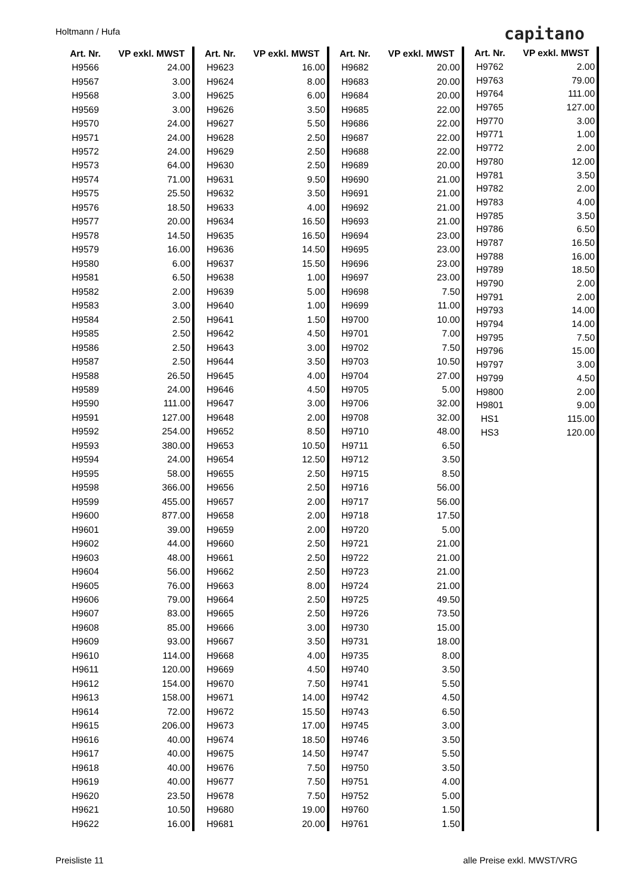Holtmann / Hufa capitano
| Art. Nr. | VP exkl. MWST |
| --- | --- |
| H9566 | 24.00 |
| H9567 | 3.00 |
| H9568 | 3.00 |
| H9569 | 3.00 |
| H9570 | 24.00 |
| H9571 | 24.00 |
| H9572 | 24.00 |
| H9573 | 64.00 |
| H9574 | 71.00 |
| H9575 | 25.50 |
| H9576 | 18.50 |
| H9577 | 20.00 |
| H9578 | 14.50 |
| H9579 | 16.00 |
| H9580 | 6.00 |
| H9581 | 6.50 |
| H9582 | 2.00 |
| H9583 | 3.00 |
| H9584 | 2.50 |
| H9585 | 2.50 |
| H9586 | 2.50 |
| H9587 | 2.50 |
| H9588 | 26.50 |
| H9589 | 24.00 |
| H9590 | 111.00 |
| H9591 | 127.00 |
| H9592 | 254.00 |
| H9593 | 380.00 |
| H9594 | 24.00 |
| H9595 | 58.00 |
| H9598 | 366.00 |
| H9599 | 455.00 |
| H9600 | 877.00 |
| H9601 | 39.00 |
| H9602 | 44.00 |
| H9603 | 48.00 |
| H9604 | 56.00 |
| H9605 | 76.00 |
| H9606 | 79.00 |
| H9607 | 83.00 |
| H9608 | 85.00 |
| H9609 | 93.00 |
| H9610 | 114.00 |
| H9611 | 120.00 |
| H9612 | 154.00 |
| H9613 | 158.00 |
| H9614 | 72.00 |
| H9615 | 206.00 |
| H9616 | 40.00 |
| H9617 | 40.00 |
| H9618 | 40.00 |
| H9619 | 40.00 |
| H9620 | 23.50 |
| H9621 | 10.50 |
| H9622 | 16.00 |
| Art. Nr. | VP exkl. MWST |
| --- | --- |
| H9623 | 16.00 |
| H9624 | 8.00 |
| H9625 | 6.00 |
| H9626 | 3.50 |
| H9627 | 5.50 |
| H9628 | 2.50 |
| H9629 | 2.50 |
| H9630 | 2.50 |
| H9631 | 9.50 |
| H9632 | 3.50 |
| H9633 | 4.00 |
| H9634 | 16.50 |
| H9635 | 16.50 |
| H9636 | 14.50 |
| H9637 | 15.50 |
| H9638 | 1.00 |
| H9639 | 5.00 |
| H9640 | 1.00 |
| H9641 | 1.50 |
| H9642 | 4.50 |
| H9643 | 3.00 |
| H9644 | 3.50 |
| H9645 | 4.00 |
| H9646 | 4.50 |
| H9647 | 3.00 |
| H9648 | 2.00 |
| H9652 | 8.50 |
| H9653 | 10.50 |
| H9654 | 12.50 |
| H9655 | 2.50 |
| H9656 | 2.50 |
| H9657 | 2.00 |
| H9658 | 2.00 |
| H9659 | 2.00 |
| H9660 | 2.50 |
| H9661 | 2.50 |
| H9662 | 2.50 |
| H9663 | 8.00 |
| H9664 | 2.50 |
| H9665 | 2.50 |
| H9666 | 3.00 |
| H9667 | 3.50 |
| H9668 | 4.00 |
| H9669 | 4.50 |
| H9670 | 7.50 |
| H9671 | 14.00 |
| H9672 | 15.50 |
| H9673 | 17.00 |
| H9674 | 18.50 |
| H9675 | 14.50 |
| H9676 | 7.50 |
| H9677 | 7.50 |
| H9678 | 7.50 |
| H9680 | 19.00 |
| H9681 | 20.00 |
| Art. Nr. | VP exkl. MWST |
| --- | --- |
| H9682 | 20.00 |
| H9683 | 20.00 |
| H9684 | 20.00 |
| H9685 | 22.00 |
| H9686 | 22.00 |
| H9687 | 22.00 |
| H9688 | 22.00 |
| H9689 | 20.00 |
| H9690 | 21.00 |
| H9691 | 21.00 |
| H9692 | 21.00 |
| H9693 | 21.00 |
| H9694 | 23.00 |
| H9695 | 23.00 |
| H9696 | 23.00 |
| H9697 | 23.00 |
| H9698 | 7.50 |
| H9699 | 11.00 |
| H9700 | 10.00 |
| H9701 | 7.00 |
| H9702 | 7.50 |
| H9703 | 10.50 |
| H9704 | 27.00 |
| H9705 | 5.00 |
| H9706 | 32.00 |
| H9708 | 32.00 |
| H9710 | 48.00 |
| H9711 | 6.50 |
| H9712 | 3.50 |
| H9715 | 8.50 |
| H9716 | 56.00 |
| H9717 | 56.00 |
| H9718 | 17.50 |
| H9720 | 5.00 |
| H9721 | 21.00 |
| H9722 | 21.00 |
| H9723 | 21.00 |
| H9724 | 21.00 |
| H9725 | 49.50 |
| H9726 | 73.50 |
| H9730 | 15.00 |
| H9731 | 18.00 |
| H9735 | 8.00 |
| H9740 | 3.50 |
| H9741 | 5.50 |
| H9742 | 4.50 |
| H9743 | 6.50 |
| H9745 | 3.00 |
| H9746 | 3.50 |
| H9747 | 5.50 |
| H9750 | 3.50 |
| H9751 | 4.00 |
| H9752 | 5.00 |
| H9760 | 1.50 |
| H9761 | 1.50 |
| Art. Nr. | VP exkl. MWST |
| --- | --- |
| H9762 | 2.00 |
| H9763 | 79.00 |
| H9764 | 111.00 |
| H9765 | 127.00 |
| H9770 | 3.00 |
| H9771 | 1.00 |
| H9772 | 2.00 |
| H9780 | 12.00 |
| H9781 | 3.50 |
| H9782 | 2.00 |
| H9783 | 4.00 |
| H9785 | 3.50 |
| H9786 | 6.50 |
| H9787 | 16.50 |
| H9788 | 16.00 |
| H9789 | 18.50 |
| H9790 | 2.00 |
| H9791 | 2.00 |
| H9793 | 14.00 |
| H9794 | 14.00 |
| H9795 | 7.50 |
| H9796 | 15.00 |
| H9797 | 3.00 |
| H9799 | 4.50 |
| H9800 | 2.00 |
| H9801 | 9.00 |
| HS1 | 115.00 |
| HS3 | 120.00 |
Preisliste 11 alle Preise exkl. MWST/VRG